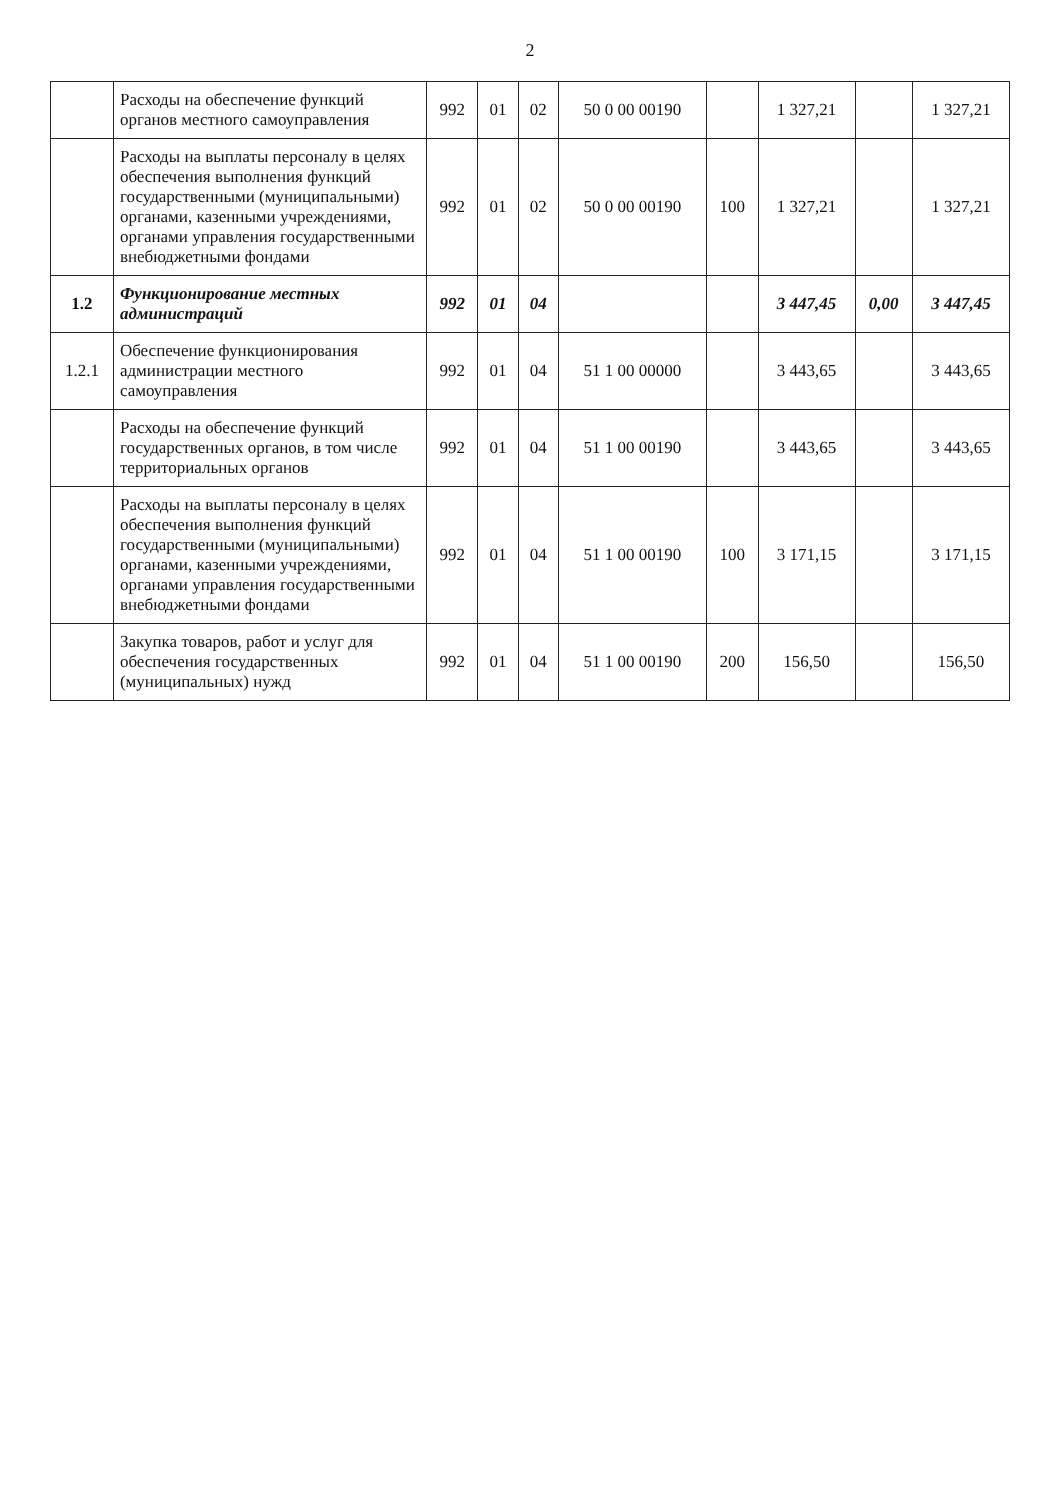2
| | Расходы на обеспечение функций органов местного самоуправления | 992 | 01 | 02 | 50 0 00 00190 | | 1 327,21 | | 1 327,21 |
| | Расходы на выплаты персоналу в целях обеспечения выполнения функций государственными (муниципальными) органами, казенными учреждениями, органами управления государственными внебюджетными фондами | 992 | 01 | 02 | 50 0 00 00190 | 100 | 1 327,21 | | 1 327,21 |
| 1.2 | Функционирование местных администраций | 992 | 01 | 04 | | | 3 447,45 | 0,00 | 3 447,45 |
| 1.2.1 | Обеспечение функционирования администрации местного самоуправления | 992 | 01 | 04 | 51 1 00 00000 | | 3 443,65 | | 3 443,65 |
| | Расходы на обеспечение функций государственных органов, в том числе территориальных органов | 992 | 01 | 04 | 51 1 00 00190 | | 3 443,65 | | 3 443,65 |
| | Расходы на выплаты персоналу в целях обеспечения выполнения функций государственными (муниципальными) органами, казенными учреждениями, органами управления государственными внебюджетными фондами | 992 | 01 | 04 | 51 1 00 00190 | 100 | 3 171,15 | | 3 171,15 |
| | Закупка товаров, работ и услуг для обеспечения государственных (муниципальных) нужд | 992 | 01 | 04 | 51 1 00 00190 | 200 | 156,50 | | 156,50 |